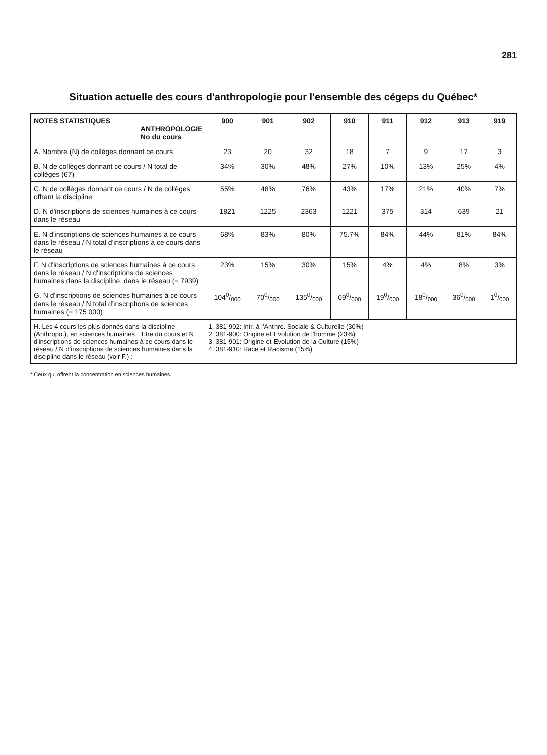281
Situation actuelle des cours d'anthropologie pour l'ensemble des cégeps du Québec*
| NOTES STATISTIQUES ANTHROPOLOGIE No du cours | 900 | 901 | 902 | 910 | 911 | 912 | 913 | 919 |
| --- | --- | --- | --- | --- | --- | --- | --- | --- |
| A. Nombre (N) de collèges donnant ce cours | 23 | 20 | 32 | 18 | 7 | 9 | 17 | 3 |
| B. N de collèges donnant ce cours / N total de collèges (67) | 34% | 30% | 48% | 27% | 10% | 13% | 25% | 4% |
| C. N de collèges donnant ce cours / N de collèges offrant la discipline | 55% | 48% | 76% | 43% | 17% | 21% | 40% | 7% |
| D. N d'inscriptions de sciences humaines à ce cours dans le réseau | 1821 | 1225 | 2363 | 1221 | 375 | 314 | 639 | 21 |
| E. N d'inscriptions de sciences humaines à ce cours dans le réseau / N total d'inscriptions à ce cours dans le réseau | 68% | 83% | 80% | 75.7% | 84% | 44% | 81% | 84% |
| F. N d'inscriptions de sciences humaines à ce cours dans le réseau / N d'inscriptions de sciences humaines dans la discipline, dans le réseau (= 7939) | 23% | 15% | 30% | 15% | 4% | 4% | 8% | 3% |
| G. N d'inscriptions de sciences humaines à ce cours dans le réseau / N total d'inscriptions de sciences humaines (= 175 000) | 1040/000 | 700/000 | 1350/000 | 690/000 | 190/000 | 180/000 | 360/000 | 10/000 |
| H. Les 4 cours les plus donnés dans la discipline (Anthropo.), en sciences humaines : Titre du cours et N d'inscriptions de sciences humaines à ce cours dans le réseau / N d'inscriptions de sciences humaines dans la discipline dans le réseau (voir F.) : | 1. 381-902: Intr. à l'Anthro. Sociale & Culturelle (30%) 2. 381-900: Origine et Evolution de l'homme (23%) 3. 381-901: Origine et Evolution de la Culture (15%) 4. 381-910: Race et Racisme (15%) | | | | | | | |
* Ceux qui offrent la concentration en sciences humaines.